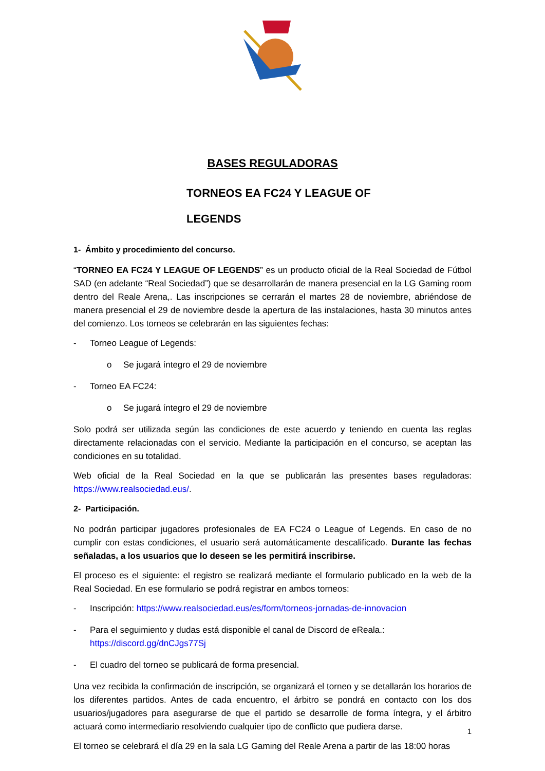BASES REGULADORAS
TORNEOS EA FC24 Y LEAGUE OF
LEGENDS
1- Ámbito y procedimiento del concurso.
“TORNEO EA FC24 Y LEAGUE OF LEGENDS” es un producto oficial de la Real Sociedad de Fútbol SAD (en adelante “Real Sociedad”) que se desarrollarán de manera presencial en la LG Gaming room dentro del Reale Arena,. Las inscripciones se cerrarán el martes 28 de noviembre, abriéndose de manera presencial el 29 de noviembre desde la apertura de las instalaciones, hasta 30 minutos antes del comienzo. Los torneos se celebrarán en las siguientes fechas:
- Torneo League of Legends:
o Se jugará íntegro el 29 de noviembre
- Torneo EA FC24:
o Se jugará íntegro el 29 de noviembre
Solo podrá ser utilizada según las condiciones de este acuerdo y teniendo en cuenta las reglas directamente relacionadas con el servicio. Mediante la participación en el concurso, se aceptan las condiciones en su totalidad.
Web oficial de la Real Sociedad en la que se publicarán las presentes bases reguladoras: https://www.realsociedad.eus/.
2- Participación.
No podrán participar jugadores profesionales de EA FC24 o League of Legends. En caso de no cumplir con estas condiciones, el usuario será automáticamente descalificado. Durante las fechas señaladas, a los usuarios que lo deseen se les permitirá inscribirse.
El proceso es el siguiente: el registro se realizará mediante el formulario publicado en la web de la Real Sociedad. En ese formulario se podrá registrar en ambos torneos:
- Inscripción: https://www.realsociedad.eus/es/form/torneos-jornadas-de-innovacion
- Para el seguimiento y dudas está disponible el canal de Discord de eReala.: https://discord.gg/dnCJgs77Sj
- El cuadro del torneo se publicará de forma presencial.
Una vez recibida la confirmación de inscripción, se organizará el torneo y se detallarán los horarios de los diferentes partidos. Antes de cada encuentro, el árbitro se pondrá en contacto con los dos usuarios/jugadores para asegurarse de que el partido se desarrolle de forma íntegra, y el árbitro actuará como intermediario resolviendo cualquier tipo de conflicto que pudiera darse.
El torneo se celebrará el día 29 en la sala LG Gaming del Reale Arena a partir de las 18:00 horas
1